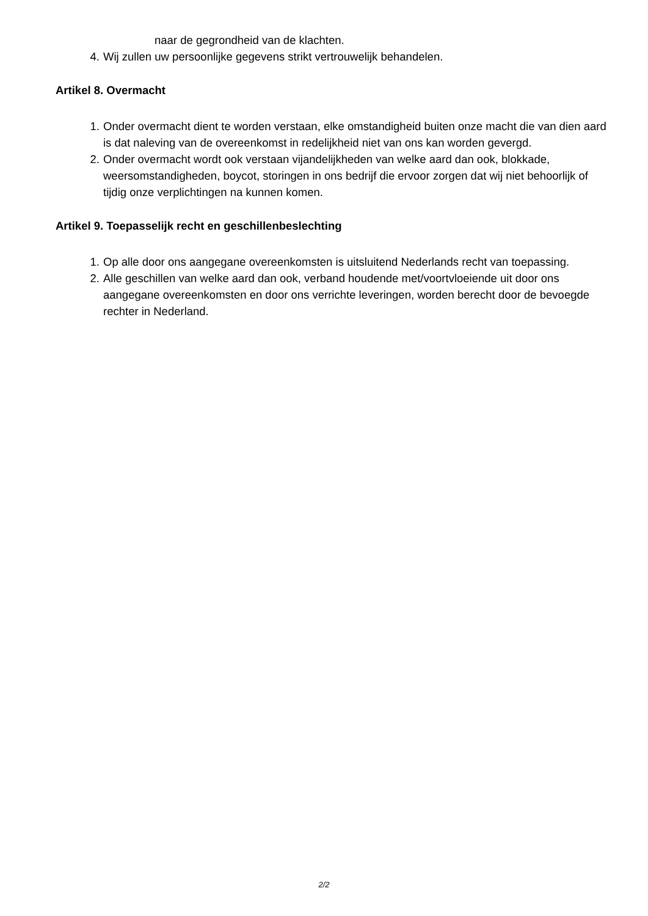naar de gegrondheid van de klachten.
4. Wij zullen uw persoonlijke gegevens strikt vertrouwelijk behandelen.
Artikel 8. Overmacht
1. Onder overmacht dient te worden verstaan, elke omstandigheid buiten onze macht die van dien aard is dat naleving van de overeenkomst in redelijkheid niet van ons kan worden gevergd.
2. Onder overmacht wordt ook verstaan vijandelijkheden van welke aard dan ook, blokkade, weersomstandigheden, boycot, storingen in ons bedrijf die ervoor zorgen dat wij niet behoorlijk of tijdig onze verplichtingen na kunnen komen.
Artikel 9. Toepasselijk recht en geschillenbeslechting
1. Op alle door ons aangegane overeenkomsten is uitsluitend Nederlands recht van toepassing.
2. Alle geschillen van welke aard dan ook, verband houdende met/voortvloeiende uit door ons aangegane overeenkomsten en door ons verrichte leveringen, worden berecht door de bevoegde rechter in Nederland.
2/2